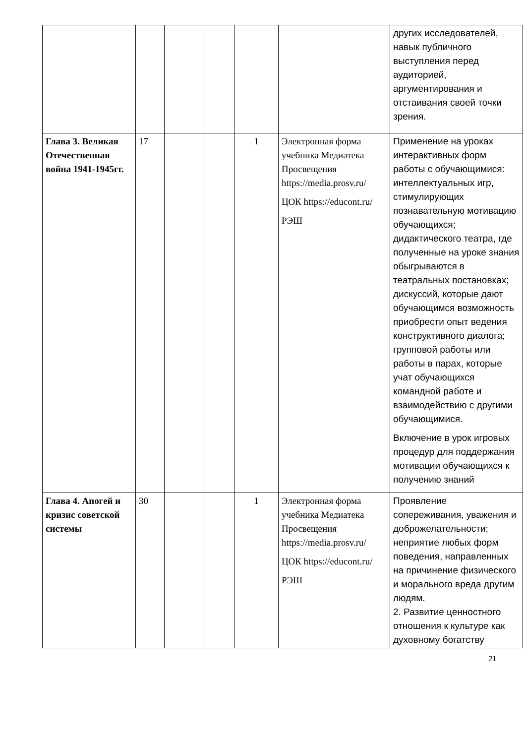| | | | | | | других исследователей, навык публичного выступления перед аудиторией, аргументирования и отстаивания своей точки зрения. |
| Глава 3. Великая Отечественная война 1941-1945гг. | 17 | | | 1 | Электронная форма учебника Медиатека Просвещения https://media.prosv.ru/ ЦОК https://educont.ru/ РЭШ | Применение на уроках интерактивных форм работы с обучающимися: интеллектуальных игр, стимулирующих познавательную мотивацию обучающихся; дидактического театра, где полученные на уроке знания обыгрываются в театральных постановках; дискуссий, которые дают обучающимся возможность приобрести опыт ведения конструктивного диалога; групповой работы или работы в парах, которые учат обучающихся командной работе и взаимодействию с другими обучающимися. Включение в урок игровых процедур для поддержания мотивации обучающихся к получению знаний |
| Глава 4. Апогей и кризис советской системы | 30 | | | 1 | Электронная форма учебника Медиатека Просвещения https://media.prosv.ru/ ЦОК https://educont.ru/ РЭШ | Проявление сопереживания, уважения и доброжелательности; неприятие любых форм поведения, направленных на причинение физического и морального вреда другим людям. 2. Развитие ценностного отношения к культуре как духовному богатству |
21